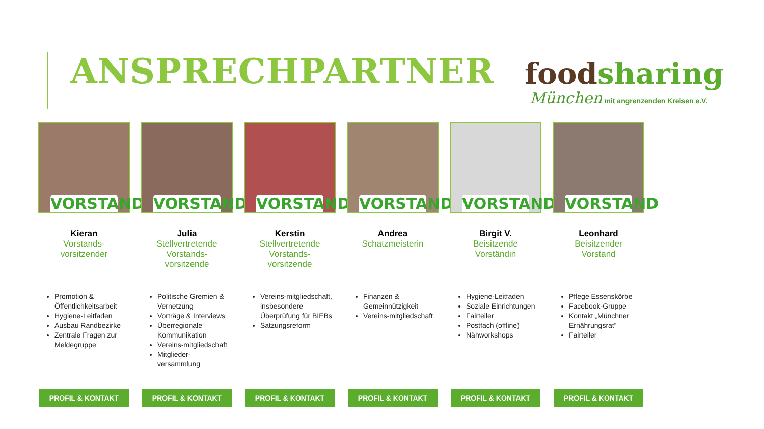ANSPRECHPARTNER
foodsharing
München mit angrenzenden Kreisen e.V.
VORSTAND
Kieran
Vorstands-
vorsitzender
Promotion & Öffentlichkeitsarbeit
Hygiene-Leitfaden
Ausbau Randbezirke
Zentrale Fragen zur Meldegruppe
PROFIL & KONTAKT
VORSTAND
Julia
Stellvertretende
Vorstands-
vorsitzende
Politische Gremien & Vernetzung
Vorträge & Interviews
Überregionale Kommunikation
Vereins-mitgliedschaft
Mitglieder-versammlung
PROFIL & KONTAKT
VORSTAND
Kerstin
Stellvertretende
Vorstands-
vorsitzende
Vereins-mitgliedschaft, insbesondere Überprüfung für BIEBs
Satzungsreform
PROFIL & KONTAKT
VORSTAND
Andrea
Schatzmeisterin
Finanzen & Gemeinnützigkeit
Vereins-mitgliedschaft
PROFIL & KONTAKT
VORSTAND
Birgit V.
Beisitzende
Vorständin
Hygiene-Leitfaden
Soziale Einrichtungen
Fairteiler
Postfach (offline)
Nähworkshops
PROFIL & KONTAKT
VORSTAND
Leonhard
Beisitzender
Vorstand
Pflege Essenskörbe
Facebook-Gruppe
Kontakt „Münchner Ernährungsrat“
Fairteiler
PROFIL & KONTAKT